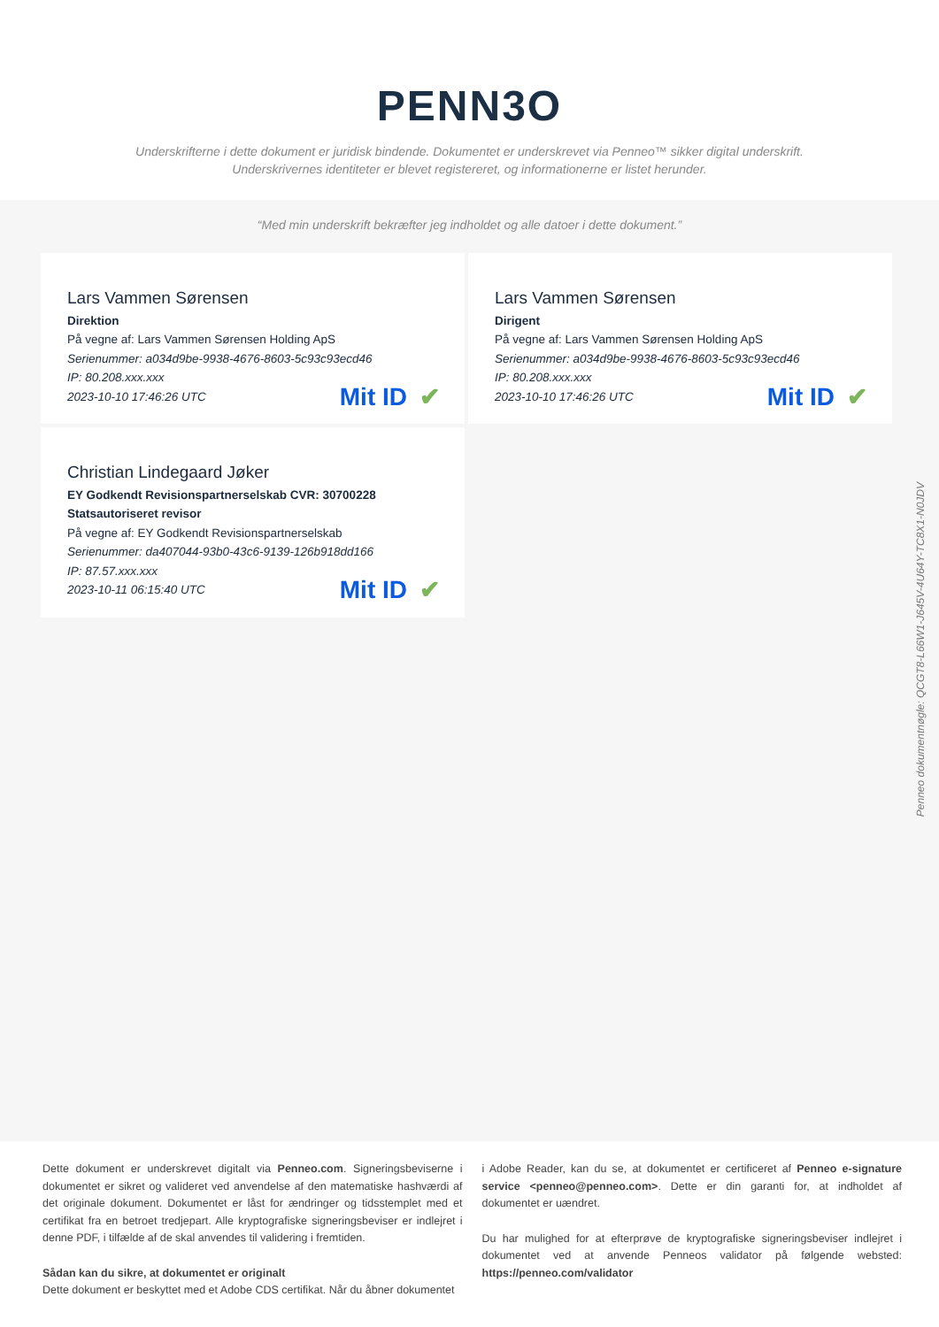PENN3O
Underskrifterne i dette dokument er juridisk bindende. Dokumentet er underskrevet via Penneo™ sikker digital underskrift.
Underskrivernes identiteter er blevet registereret, og informationerne er listet herunder.
“Med min underskrift bekræfter jeg indholdet og alle datoer i dette dokument.”
Lars Vammen Sørensen
Direktion
På vegne af: Lars Vammen Sørensen Holding ApS
Serienummer: a034d9be-9938-4676-8603-5c93c93ecd46
IP: 80.208.xxx.xxx
2023-10-10 17:46:26 UTC
Mit ID ✔
Lars Vammen Sørensen
Dirigent
På vegne af: Lars Vammen Sørensen Holding ApS
Serienummer: a034d9be-9938-4676-8603-5c93c93ecd46
IP: 80.208.xxx.xxx
2023-10-10 17:46:26 UTC
Mit ID ✔
Christian Lindegaard Jøker
EY Godkendt Revisionspartnerselskab CVR: 30700228
Statsautoriseret revisor
På vegne af: EY Godkendt Revisionspartnerselskab
Serienummer: da407044-93b0-43c6-9139-126b918dd166
IP: 87.57.xxx.xxx
2023-10-11 06:15:40 UTC
Mit ID ✔
Penneo dokumentnøgle: QCGT8-L66W1-J645V-4U64Y-TC8X1-N0JDV
Dette dokument er underskrevet digitalt via Penneo.com. Signeringsbeviserne i dokumentet er sikret og valideret ved anvendelse af den matematiske hashværdi af det originale dokument. Dokumentet er låst for ændringer og tidsstemplet med et certifikat fra en betroet tredjepart. Alle kryptografiske signeringsbeviser er indlejret i denne PDF, i tilfælde af de skal anvendes til validering i fremtiden.
Sådan kan du sikre, at dokumentet er originalt
Dette dokument er beskyttet med et Adobe CDS certifikat. Når du åbner dokumentet
i Adobe Reader, kan du se, at dokumentet er certificeret af Penneo e-signature service <penneo@penneo.com>. Dette er din garanti for, at indholdet af dokumentet er uændret.
Du har mulighed for at efterprøve de kryptografiske signeringsbeviser indlejret i dokumentet ved at anvende Penneos validator på følgende websted: https://penneo.com/validator